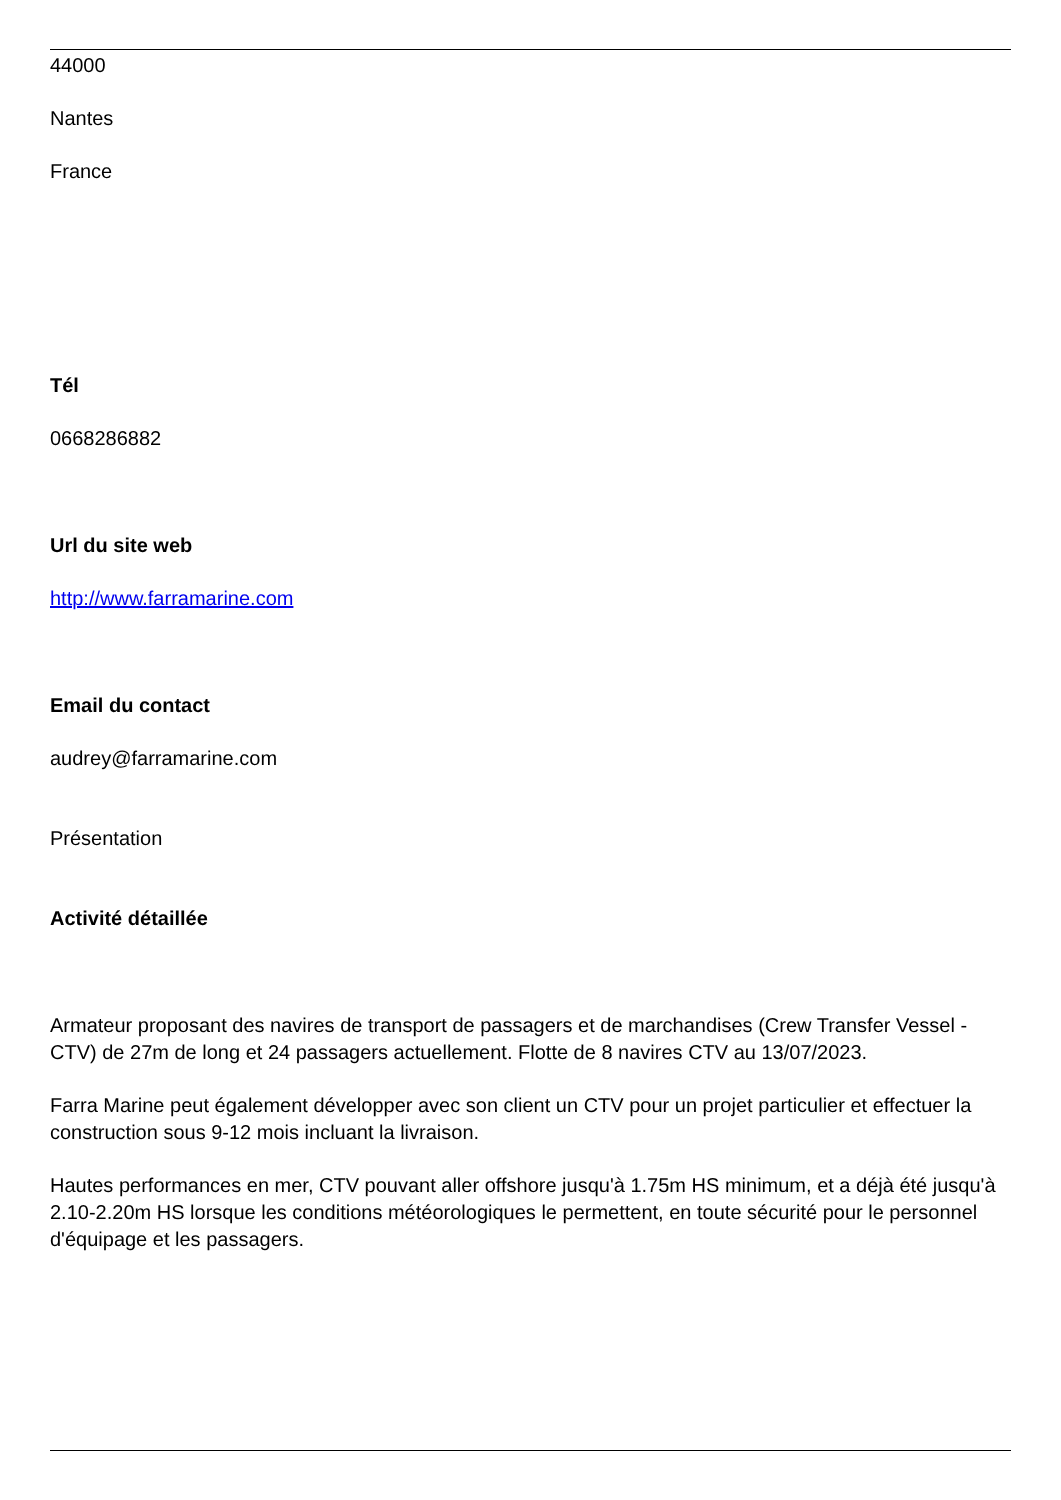44000
Nantes
France
Tél
0668286882
Url du site web
http://www.farramarine.com
Email du contact
audrey@farramarine.com
Présentation
Activité détaillée
Armateur proposant des navires de transport de passagers et de marchandises (Crew Transfer Vessel - CTV) de 27m de long et 24 passagers actuellement. Flotte de 8 navires CTV au 13/07/2023.
Farra Marine peut également développer avec son client un CTV pour un projet particulier et effectuer la construction sous 9-12 mois incluant la livraison.
Hautes performances en mer, CTV pouvant aller offshore jusqu'à 1.75m HS minimum, et a déjà été jusqu'à 2.10-2.20m HS lorsque les conditions météorologiques le permettent, en toute sécurité pour le personnel d'équipage et les passagers.